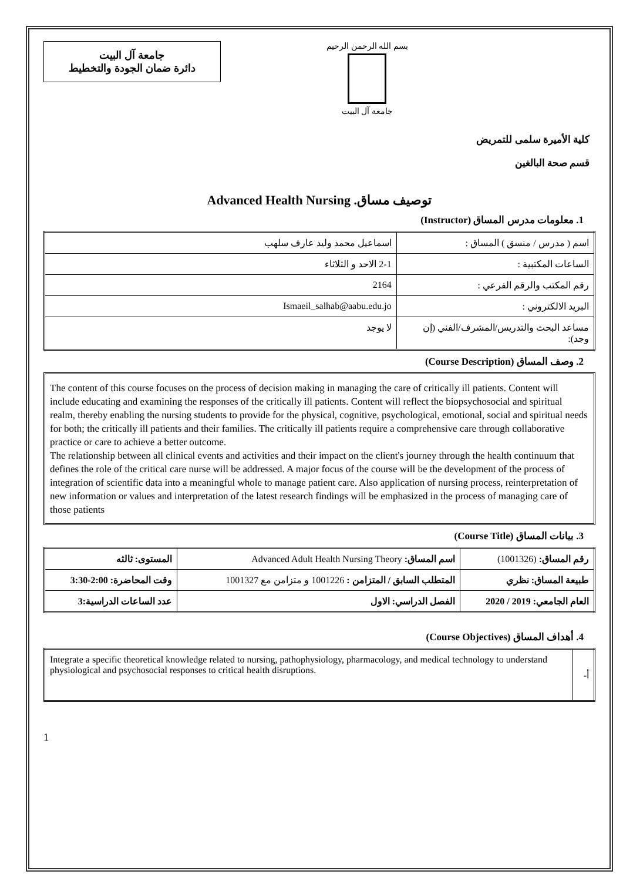جامعة آل البيت
دائرة ضمان الجودة والتخطيط
بسم الله الرحمن الرحيم
جامعة آل البيت
كلية الأميرة سلمى للتمريض
قسم صحة البالغين
Advanced Health Nursing .توصيف مساق
1. معلومات مدرس المساق (Instructor)
| اسم ( مدرس / منسق ) المساق : | اسماعيل محمد وليد عارف سلهب |
| الساعات المكتبية : | 2-1 الاحد و الثلاثاء |
| رقم المكتب والرقم الفرعي : | 2164 |
| البريد الالكتروني : | Ismaeil_salhab@aabu.edu.jo |
| مساعد البحث والتدريس/المشرف/الفني (إن وجد): | لا يوجد |
2. وصف المساق (Course Description)
The content of this course focuses on the process of decision making in managing the care of critically ill patients. Content will include educating and examining the responses of the critically ill patients. Content will reflect the biopsychosocial and spiritual realm, thereby enabling the nursing students to provide for the physical, cognitive, psychological, emotional, social and spiritual needs for both; the critically ill patients and their families. The critically ill patients require a comprehensive care through collaborative practice or care to achieve a better outcome.
The relationship between all clinical events and activities and their impact on the client's journey through the health continuum that defines the role of the critical care nurse will be addressed. A major focus of the course will be the development of the process of integration of scientific data into a meaningful whole to manage patient care. Also application of nursing process, reinterpretation of new information or values and interpretation of the latest research findings will be emphasized in the process of managing care of those patients
3. بيانات المساق (Course Title)
| رقم المساق: (1001326) | اسم المساق: Advanced Adult Health Nursing Theory | المستوى: ثالثه |
| طبيعة المساق: نظري | المتطلب السابق / المتزامن : 1001226 و متزامن مع 1001327 | وقت المحاضرة: 2:00-3:30 |
| العام الجامعي: 2019 / 2020 | الفصل الدراسي: الاول | عدد الساعات الدراسية:3 |
4. أهداف المساق (Course Objectives)
| Integrate a specific theoretical knowledge related to nursing, pathophysiology, pharmacology, and medical technology to understand physiological and psychosocial responses to critical health disruptions. | أ- |
1